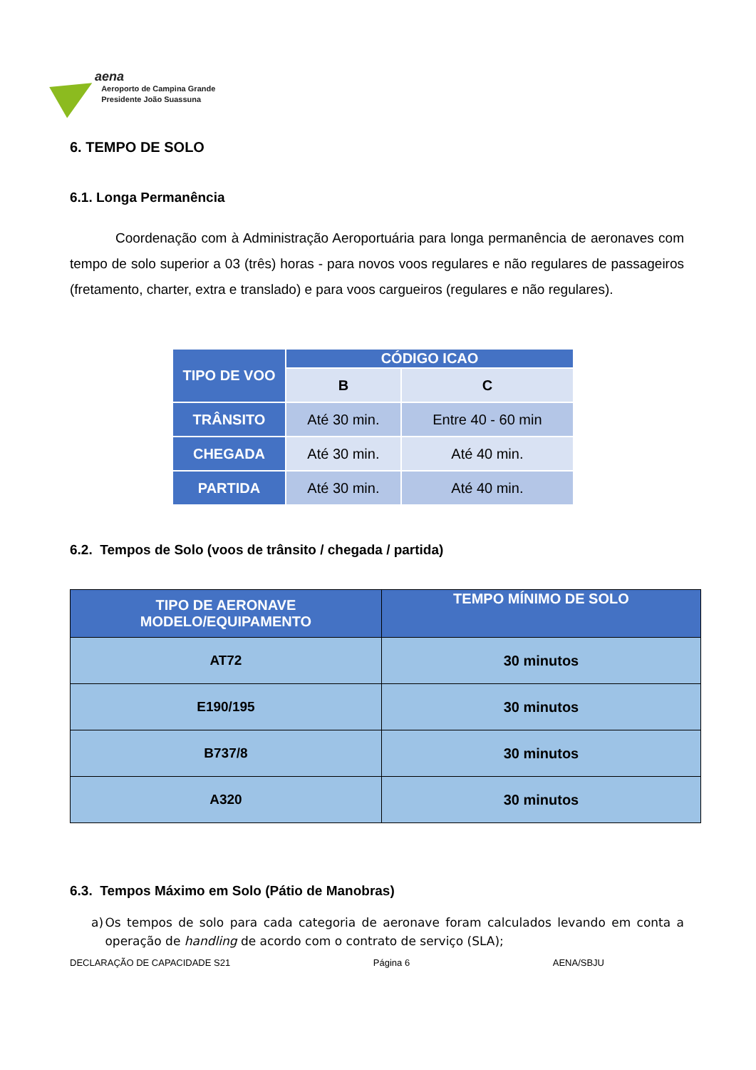aena
Aeroporto de Campina Grande
Presidente João Suassuna
6. TEMPO DE SOLO
6.1. Longa Permanência
Coordenação com à Administração Aeroportuária para longa permanência de aeronaves com tempo de solo superior a 03 (três) horas - para novos voos regulares e não regulares de passageiros (fretamento, charter, extra e translado) e para voos cargueiros (regulares e não regulares).
| TIPO DE VOO | CÓDIGO ICAO | |
| --- | --- | --- |
| | B | C |
| TRÂNSITO | Até 30 min. | Entre 40 - 60 min |
| CHEGADA | Até 30 min. | Até 40 min. |
| PARTIDA | Até 30 min. | Até 40 min. |
6.2. Tempos de Solo (voos de trânsito / chegada / partida)
| TIPO DE AERONAVE MODELO/EQUIPAMENTO | TEMPO MÍNIMO DE SOLO |
| AT72 | 30 minutos |
| E190/195 | 30 minutos |
| B737/8 | 30 minutos |
| A320 | 30 minutos |
6.3. Tempos Máximo em Solo (Pátio de Manobras)
a) Os tempos de solo para cada categoria de aeronave foram calculados levando em conta a operação de handling de acordo com o contrato de serviço (SLA);
DECLARAÇÃO DE CAPACIDADE S21 Página 6 AENA/SBJU